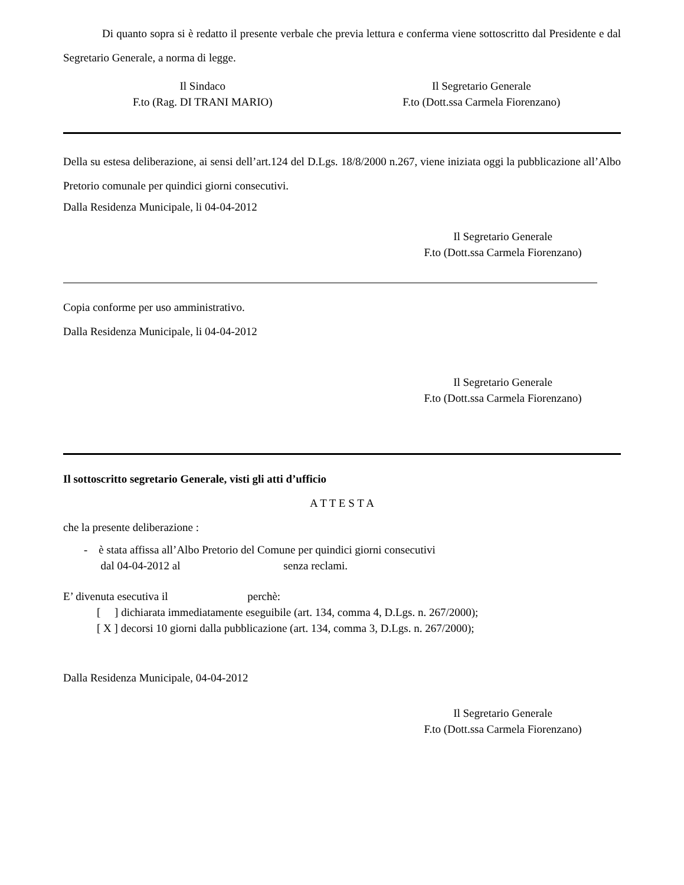Di quanto sopra si è redatto il presente verbale che previa lettura e conferma viene sottoscritto dal Presidente e dal Segretario Generale, a norma di legge.
Il Sindaco
F.to (Rag. DI TRANI MARIO)
Il Segretario Generale
F.to (Dott.ssa Carmela Fiorenzano)
Della su estesa deliberazione, ai sensi dell’art.124 del D.Lgs. 18/8/2000 n.267, viene iniziata oggi la pubblicazione all’Albo Pretorio comunale per quindici giorni consecutivi.
Dalla Residenza Municipale, li 04-04-2012
Il Segretario Generale
F.to (Dott.ssa Carmela Fiorenzano)
Copia conforme per uso amministrativo.
Dalla Residenza Municipale, li 04-04-2012
Il Segretario Generale
F.to (Dott.ssa Carmela Fiorenzano)
Il sottoscritto segretario Generale, visti gli atti d’ufficio
A T T E S T A
che la presente deliberazione :
- è stata affissa all’Albo Pretorio del Comune per quindici giorni consecutivi
dal 04-04-2012 al senza reclami.
E’ divenuta esecutiva il perchè:
[ ] dichiarata immediatamente eseguibile (art. 134, comma 4, D.Lgs. n. 267/2000);
[ X ] decorsi 10 giorni dalla pubblicazione (art. 134, comma 3, D.Lgs. n. 267/2000);
Dalla Residenza Municipale, 04-04-2012
Il Segretario Generale
F.to (Dott.ssa Carmela Fiorenzano)